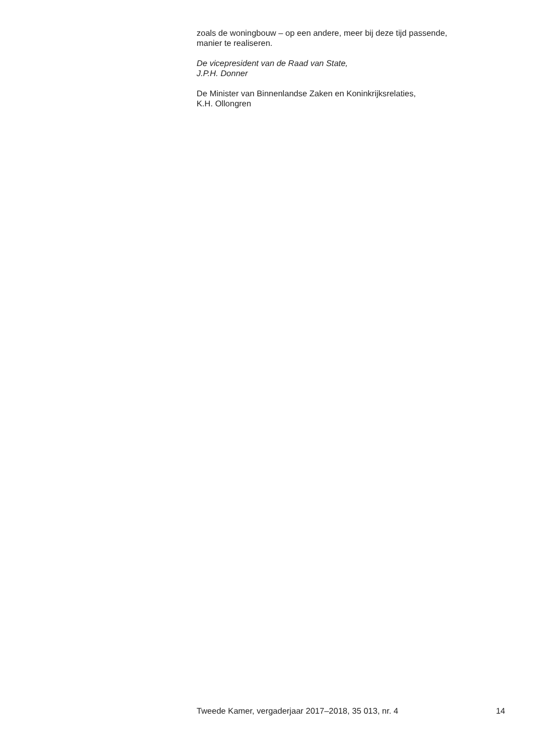zoals de woningbouw – op een andere, meer bij deze tijd passende,
manier te realiseren.
De vicepresident van de Raad van State,
J.P.H. Donner
De Minister van Binnenlandse Zaken en Koninkrijksrelaties,
K.H. Ollongren
Tweede Kamer, vergaderjaar 2017–2018, 35 013, nr. 4 14